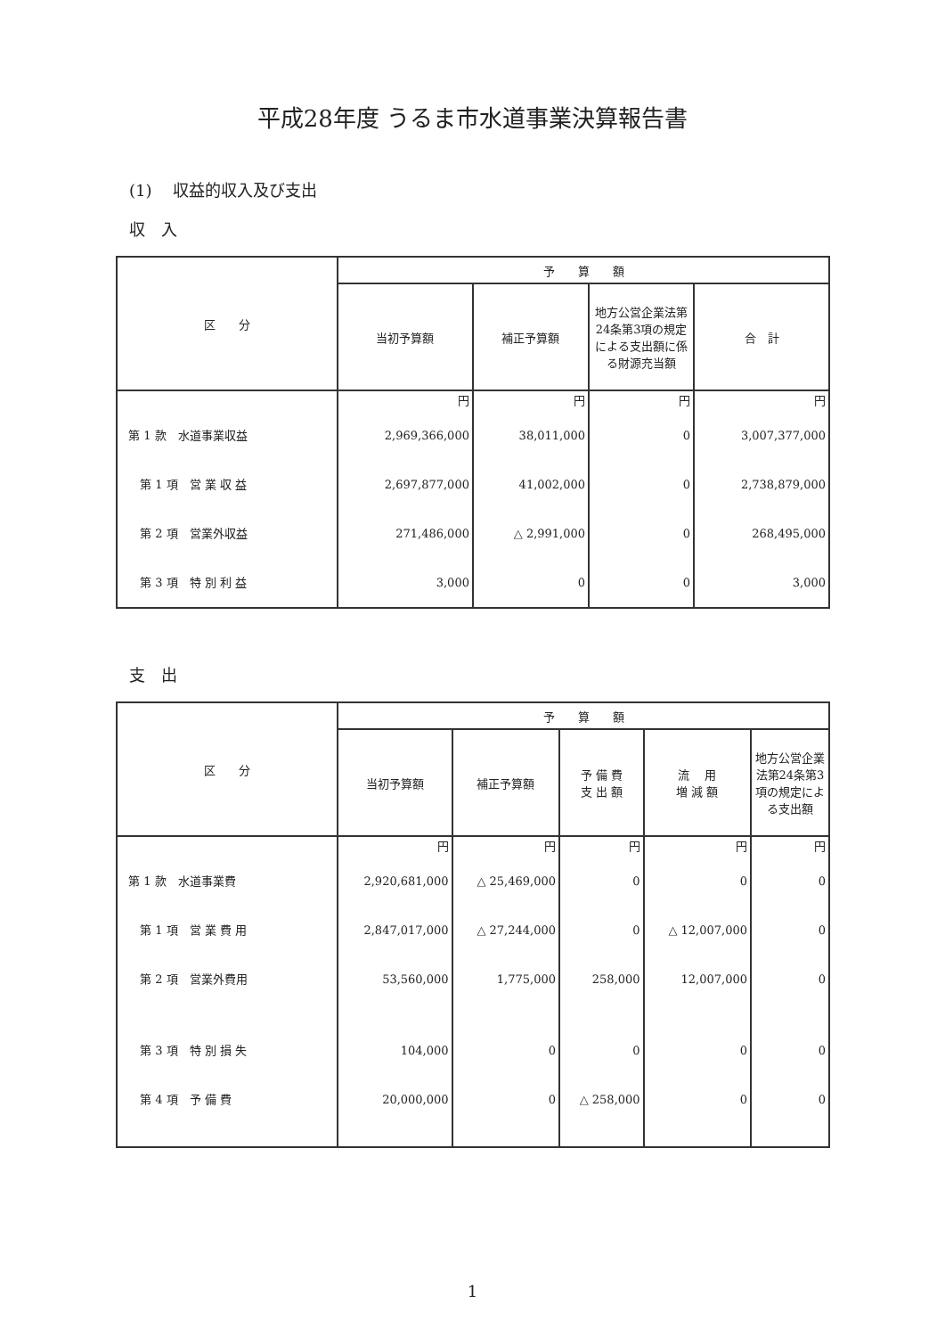平成28年度 うるま市水道事業決算報告書
(1)　 収益的収入及び支出
収　入
| 区 分 | 予 算 額 | | | |
| --- | --- | --- | --- | --- |
| | 当初予算額 | 補正予算額 | 地方公営企業法第24条第3項の規定による支出額に係る財源充当額 | 合 計 |
| | 円 | 円 | 円 | 円 |
| 第 1 款 水道事業収益 | 2,969,366,000 | 38,011,000 | 0 | 3,007,377,000 |
| 第 1 項 営 業 収 益 | 2,697,877,000 | 41,002,000 | 0 | 2,738,879,000 |
| 第 2 項 営業外収益 | 271,486,000 | △ 2,991,000 | 0 | 268,495,000 |
| 第 3 項 特 別 利 益 | 3,000 | 0 | 0 | 3,000 |
支　出
| 区 分 | 予 算 額 | | | | |
| --- | --- | --- | --- | --- | --- |
| | 当初予算額 | 補正予算額 | 予 備 費 支 出 額 | 流 用 増 減 額 | 地方公営企業法第24条第3項の規定による支出額 |
| | 円 | 円 | 円 | 円 | 円 |
| 第 1 款 水道事業費 | 2,920,681,000 | △ 25,469,000 | 0 | 0 | 0 |
| 第 1 項 営 業 費 用 | 2,847,017,000 | △ 27,244,000 | 0 | △ 12,007,000 | 0 |
| 第 2 項 営業外費用 | 53,560,000 | 1,775,000 | 258,000 | 12,007,000 | 0 |
| 第 3 項 特 別 損 失 | 104,000 | 0 | 0 | 0 | 0 |
| 第 4 項 予 備 費 | 20,000,000 | 0 | △ 258,000 | 0 | 0 |
1